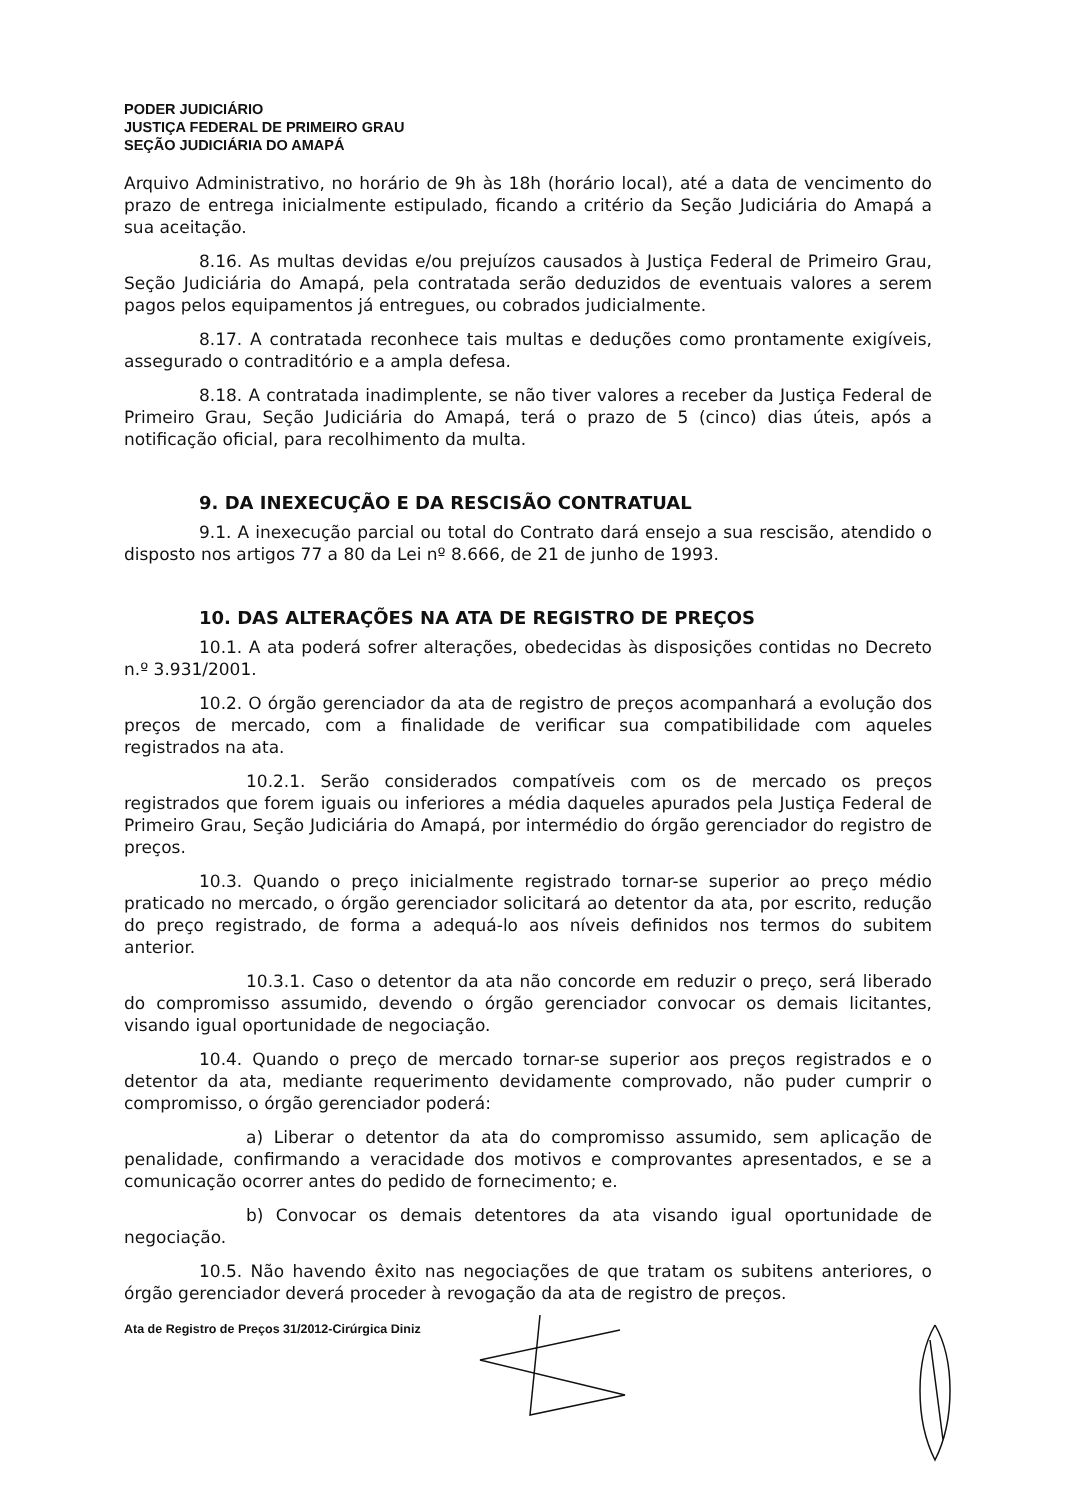PODER JUDICIÁRIO
JUSTIÇA FEDERAL DE PRIMEIRO GRAU
SEÇÃO JUDICIÁRIA DO AMAPÁ
Arquivo Administrativo, no horário de 9h às 18h (horário local), até a data de vencimento do prazo de entrega inicialmente estipulado, ficando a critério da Seção Judiciária do Amapá a sua aceitação.
8.16. As multas devidas e/ou prejuízos causados à Justiça Federal de Primeiro Grau, Seção Judiciária do Amapá, pela contratada serão deduzidos de eventuais valores a serem pagos pelos equipamentos já entregues, ou cobrados judicialmente.
8.17. A contratada reconhece tais multas e deduções como prontamente exigíveis, assegurado o contraditório e a ampla defesa.
8.18. A contratada inadimplente, se não tiver valores a receber da Justiça Federal de Primeiro Grau, Seção Judiciária do Amapá, terá o prazo de 5 (cinco) dias úteis, após a notificação oficial, para recolhimento da multa.
9. DA INEXECUÇÃO E DA RESCISÃO CONTRATUAL
9.1. A inexecução parcial ou total do Contrato dará ensejo a sua rescisão, atendido o disposto nos artigos 77 a 80 da Lei nº 8.666, de 21 de junho de 1993.
10. DAS ALTERAÇÕES NA ATA DE REGISTRO DE PREÇOS
10.1. A ata poderá sofrer alterações, obedecidas às disposições contidas no Decreto n.º 3.931/2001.
10.2. O órgão gerenciador da ata de registro de preços acompanhará a evolução dos preços de mercado, com a finalidade de verificar sua compatibilidade com aqueles registrados na ata.
10.2.1. Serão considerados compatíveis com os de mercado os preços registrados que forem iguais ou inferiores a média daqueles apurados pela Justiça Federal de Primeiro Grau, Seção Judiciária do Amapá, por intermédio do órgão gerenciador do registro de preços.
10.3. Quando o preço inicialmente registrado tornar-se superior ao preço médio praticado no mercado, o órgão gerenciador solicitará ao detentor da ata, por escrito, redução do preço registrado, de forma a adequá-lo aos níveis definidos nos termos do subitem anterior.
10.3.1. Caso o detentor da ata não concorde em reduzir o preço, será liberado do compromisso assumido, devendo o órgão gerenciador convocar os demais licitantes, visando igual oportunidade de negociação.
10.4. Quando o preço de mercado tornar-se superior aos preços registrados e o detentor da ata, mediante requerimento devidamente comprovado, não puder cumprir o compromisso, o órgão gerenciador poderá:
a) Liberar o detentor da ata do compromisso assumido, sem aplicação de penalidade, confirmando a veracidade dos motivos e comprovantes apresentados, e se a comunicação ocorrer antes do pedido de fornecimento; e.
b) Convocar os demais detentores da ata visando igual oportunidade de negociação.
10.5. Não havendo êxito nas negociações de que tratam os subitens anteriores, o órgão gerenciador deverá proceder à revogação da ata de registro de preços.
Ata de Registro de Preços 31/2012-Cirúrgica Diniz